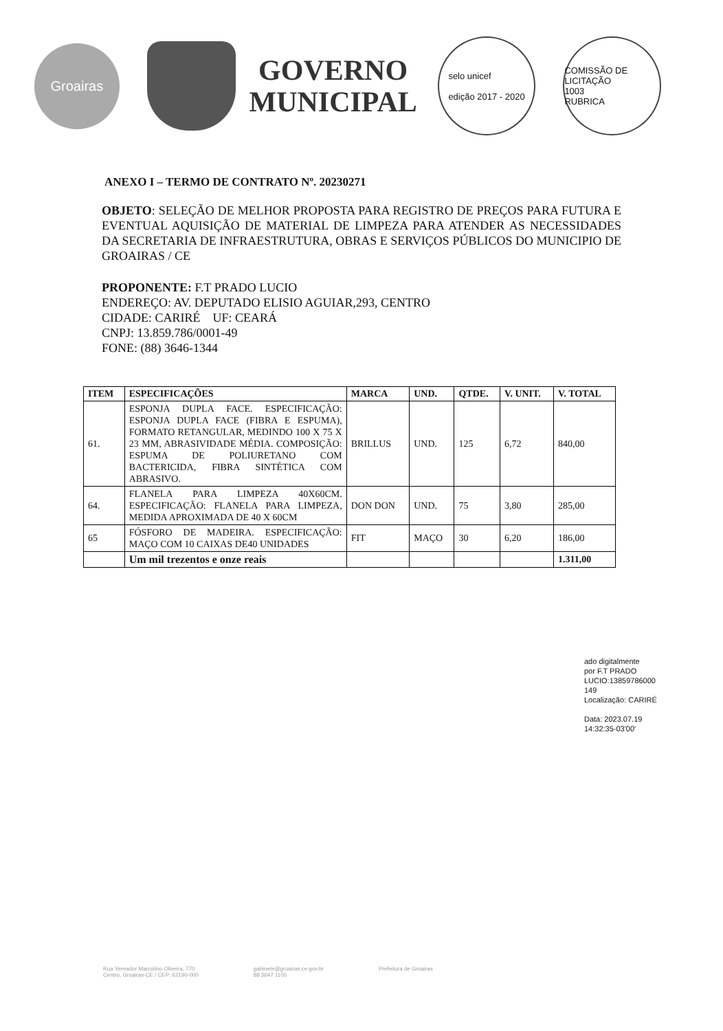Groairas
GOVERNO
MUNICIPAL
selo unicef
edição 2017 - 2020
COMISSÃO DE LICITAÇÃO
1003
RUBRICA
ANEXO I – TERMO DE CONTRATO Nº. 20230271
OBJETO: SELEÇÃO DE MELHOR PROPOSTA PARA REGISTRO DE PREÇOS PARA FUTURA E EVENTUAL AQUISIÇÃO DE MATERIAL DE LIMPEZA PARA ATENDER AS NECESSIDADES DA SECRETARIA DE INFRAESTRUTURA, OBRAS E SERVIÇOS PÚBLICOS DO MUNICIPIO DE GROAIRAS / CE
PROPONENTE: F.T PRADO LUCIO
ENDEREÇO: AV. DEPUTADO ELISIO AGUIAR,293, CENTRO
CIDADE: CARIRÉ UF: CEARÁ
CNPJ: 13.859.786/0001-49
FONE: (88) 3646-1344
| ITEM | ESPECIFICAÇÕES | MARCA | UND. | QTDE. | V. UNIT. | V. TOTAL |
| --- | --- | --- | --- | --- | --- | --- |
| 61. | ESPONJA DUPLA FACE. ESPECIFICAÇÃO: ESPONJA DUPLA FACE (FIBRA E ESPUMA), FORMATO RETANGULAR, MEDINDO 100 X 75 X 23 MM, ABRASIVIDADE MÉDIA. COMPOSIÇÃO: ESPUMA DE POLIURETANO COM BACTERICIDA, FIBRA SINTÉTICA COM ABRASIVO. | BRILLUS | UND. | 125 | 6,72 | 840,00 |
| 64. | FLANELA PARA LIMPEZA 40X60CM. ESPECIFICAÇÃO: FLANELA PARA LIMPEZA, MEDIDA APROXIMADA DE 40 X 60CM | DON DON | UND. | 75 | 3,80 | 285,00 |
| 65 | FÓSFORO DE MADEIRA. ESPECIFICAÇÃO: MAÇO COM 10 CAIXAS DE40 UNIDADES | FIT | MAÇO | 30 | 6,20 | 186,00 |
| | Um mil trezentos e onze reais | | | | | 1.311,00 |
ado digitalmente
por F.T PRADO
LUCIO:13859786000
149
Localização: CARIRÉ
Data: 2023.07.19
14:32:35-03'00'
Rua Vereador Marcolino Oliveira, 770
Centro, Groairas-CE / CEP: 62190-000 gabinete@groairas.ce.gov.br
88 3647 1105 Prefeitura de Groairas